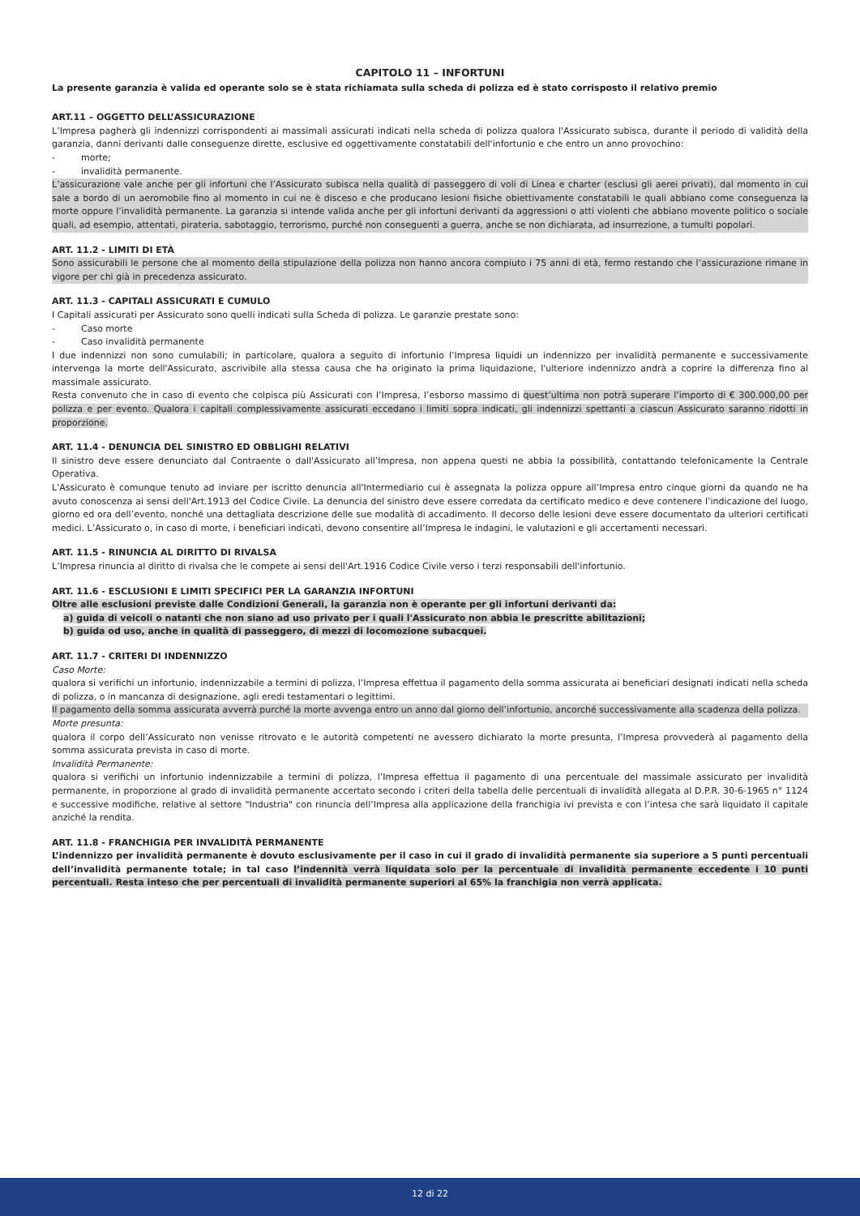CAPITOLO 11 – INFORTUNI
La presente garanzia è valida ed operante solo se è stata richiamata sulla scheda di polizza ed è stato corrisposto il relativo premio
ART.11 – OGGETTO DELL’ASSICURAZIONE
L’Impresa pagherà gli indennizzi corrispondenti ai massimali assicurati indicati nella scheda di polizza qualora l'Assicurato subisca, durante il periodo di validità della garanzia, danni derivanti dalle conseguenze dirette, esclusive ed oggettivamente constatabili dell'infortunio e che entro un anno provochino:
- morte;
- invalidità permanente.
L’assicurazione vale anche per gli infortuni che l’Assicurato subisca nella qualità di passeggero di voli di Linea e charter (esclusi gli aerei privati), dal momento in cui sale a bordo di un aeromobile fino al momento in cui ne è disceso e che producano lesioni fisiche obiettivamente constatabili le quali abbiano come conseguenza la morte oppure l’invalidità permanente. La garanzia si intende valida anche per gli infortuni derivanti da aggressioni o atti violenti che abbiano movente politico o sociale quali, ad esempio, attentati, pirateria, sabotaggio, terrorismo, purché non conseguenti a guerra, anche se non dichiarata, ad insurrezione, a tumulti popolari.
ART. 11.2 - LIMITI DI ETÀ
Sono assicurabili le persone che al momento della stipulazione della polizza non hanno ancora compiuto i 75 anni di età, fermo restando che l’assicurazione rimane in vigore per chi già in precedenza assicurato.
ART. 11.3 - CAPITALI ASSICURATI E CUMULO
I Capitali assicurati per Assicurato sono quelli indicati sulla Scheda di polizza. Le garanzie prestate sono:
- Caso morte
- Caso invalidità permanente
I due indennizzi non sono cumulabili; in particolare, qualora a seguito di infortunio l’Impresa liquidi un indennizzo per invalidità permanente e successivamente intervenga la morte dell'Assicurato, ascrivibile alla stessa causa che ha originato la prima liquidazione, l'ulteriore indennizzo andrà a coprire la differenza fino al massimale assicurato.
Resta convenuto che in caso di evento che colpisca più Assicurati con l’Impresa, l’esborso massimo di quest’ultima non potrà superare l’importo di € 300.000,00 per polizza e per evento. Qualora i capitali complessivamente assicurati eccedano i limiti sopra indicati, gli indennizzi spettanti a ciascun Assicurato saranno ridotti in proporzione.
ART. 11.4 - DENUNCIA DEL SINISTRO ED OBBLIGHI RELATIVI
Il sinistro deve essere denunciato dal Contraente o dall'Assicurato all’Impresa, non appena questi ne abbia la possibilità, contattando telefonicamente la Centrale Operativa.
L'Assicurato è comunque tenuto ad inviare per iscritto denuncia all'Intermediario cui è assegnata la polizza oppure all’Impresa entro cinque giorni da quando ne ha avuto conoscenza ai sensi dell'Art.1913 del Codice Civile. La denuncia del sinistro deve essere corredata da certificato medico e deve contenere l’indicazione del luogo, giorno ed ora dell’evento, nonché una dettagliata descrizione delle sue modalità di accadimento. Il decorso delle lesioni deve essere documentato da ulteriori certificati medici. L’Assicurato o, in caso di morte, i beneficiari indicati, devono consentire all’Impresa le indagini, le valutazioni e gli accertamenti necessari.
ART. 11.5 - RINUNCIA AL DIRITTO DI RIVALSA
L’Impresa rinuncia al diritto di rivalsa che le compete ai sensi dell'Art.1916 Codice Civile verso i terzi responsabili dell'infortunio.
ART. 11.6 - ESCLUSIONI E LIMITI SPECIFICI PER LA GARANZIA INFORTUNI
Oltre alle esclusioni previste dalle Condizioni Generali, la garanzia non è operante per gli infortuni derivanti da:
a) guida di veicoli o natanti che non siano ad uso privato per i quali l'Assicurato non abbia le prescritte abilitazioni;
b) guida od uso, anche in qualità di passeggero, di mezzi di locomozione subacquei.
ART. 11.7 - CRITERI DI INDENNIZZO
Caso Morte:
qualora si verifichi un infortunio, indennizzabile a termini di polizza, l’Impresa effettua il pagamento della somma assicurata ai beneficiari designati indicati nella scheda di polizza, o in mancanza di designazione, agli eredi testamentari o legittimi.
Il pagamento della somma assicurata avverrà purché la morte avvenga entro un anno dal giorno dell’infortunio, ancorché successivamente alla scadenza della polizza.
Morte presunta:
qualora il corpo dell’Assicurato non venisse ritrovato e le autorità competenti ne avessero dichiarato la morte presunta, l’Impresa provvederà al pagamento della somma assicurata prevista in caso di morte.
Invalidità Permanente:
qualora si verifichi un infortunio indennizzabile a termini di polizza, l’Impresa effettua il pagamento di una percentuale del massimale assicurato per invalidità permanente, in proporzione al grado di invalidità permanente accertato secondo i criteri della tabella delle percentuali di invalidità allegata al D.P.R. 30-6-1965 n° 1124 e successive modifiche, relative al settore "Industria" con rinuncia dell’Impresa alla applicazione della franchigia ivi prevista e con l’intesa che sarà liquidato il capitale anziché la rendita.
ART. 11.8 - FRANCHIGIA PER INVALIDITÀ PERMANENTE
L’indennizzo per invalidità permanente è dovuto esclusivamente per il caso in cui il grado di invalidità permanente sia superiore a 5 punti percentuali dell’invalidità permanente totale; in tal caso l’indennità verrà liquidata solo per la percentuale di invalidità permanente eccedente i 10 punti percentuali. Resta inteso che per percentuali di invalidità permanente superiori al 65% la franchigia non verrà applicata.
12 di 22